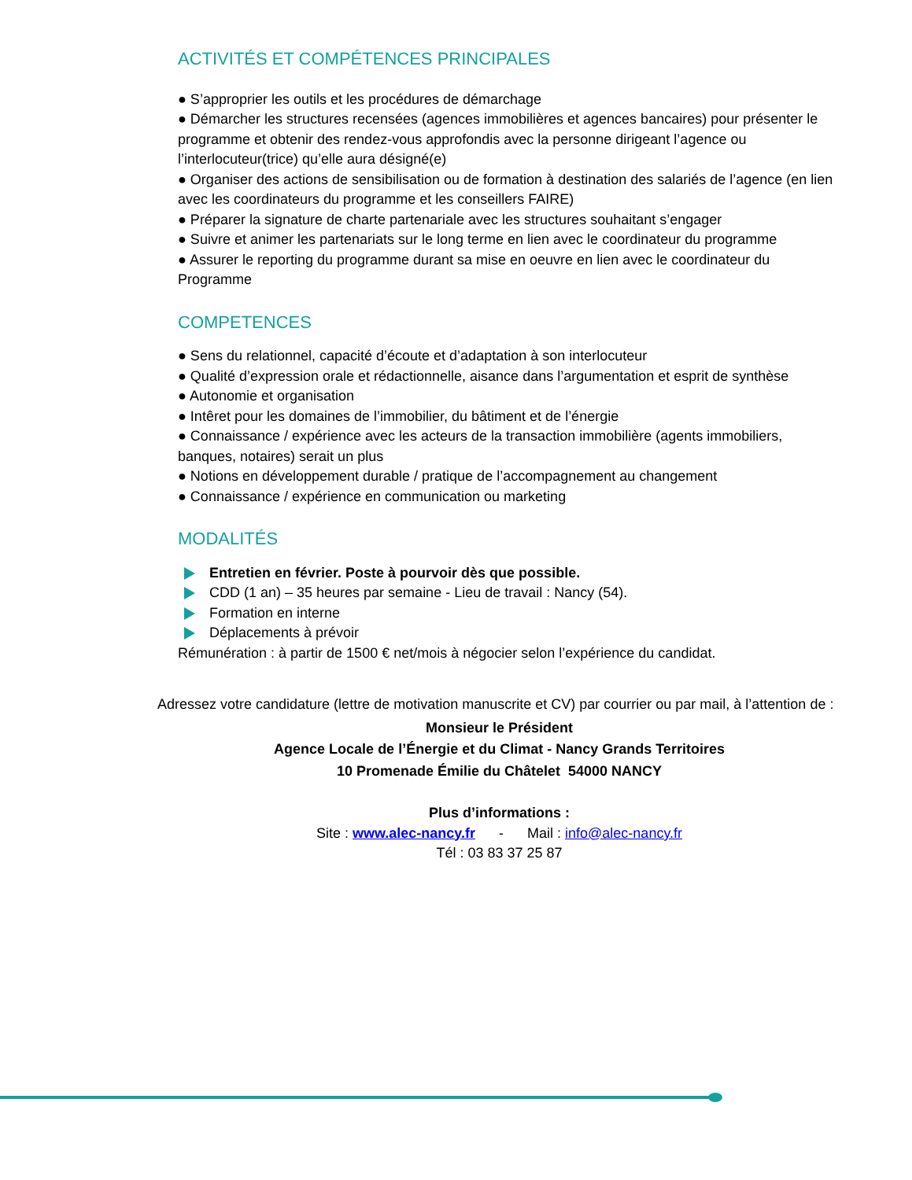ACTIVITÉS ET COMPÉTENCES PRINCIPALES
● S’approprier les outils et les procédures de démarchage
● Démarcher les structures recensées (agences immobilières et agences bancaires) pour présenter le programme et obtenir des rendez-vous approfondis avec la personne dirigeant l’agence ou l’interlocuteur(trice) qu’elle aura désigné(e)
● Organiser des actions de sensibilisation ou de formation à destination des salariés de l’agence (en lien avec les coordinateurs du programme et les conseillers FAIRE)
● Préparer la signature de charte partenariale avec les structures souhaitant s’engager
● Suivre et animer les partenariats sur le long terme en lien avec le coordinateur du programme
● Assurer le reporting du programme durant sa mise en oeuvre en lien avec le coordinateur du Programme
COMPETENCES
● Sens du relationnel, capacité d’écoute et d’adaptation à son interlocuteur
● Qualité d’expression orale et rédactionnelle, aisance dans l’argumentation et esprit de synthèse
● Autonomie et organisation
● Intêret pour les domaines de l’immobilier, du bâtiment et de l’énergie
● Connaissance / expérience avec les acteurs de la transaction immobilière (agents immobiliers, banques, notaires) serait un plus
● Notions en développement durable / pratique de l’accompagnement au changement
● Connaissance / expérience en communication ou marketing
MODALITÉS
Entretien en février. Poste à pourvoir dès que possible.
CDD (1 an) – 35 heures par semaine - Lieu de travail : Nancy (54).
Formation en interne
Déplacements à prévoir
Rémunération : à partir de 1500 € net/mois à négocier selon l’expérience du candidat.
Adressez votre candidature (lettre de motivation manuscrite et CV) par courrier ou par mail, à l’attention de :
Monsieur le Président
Agence Locale de l’Énergie et du Climat - Nancy Grands Territoires
10 Promenade Émilie du Châtelet 54000 NANCY
Plus d’informations :
Site : www.alec-nancy.fr - Mail : info@alec-nancy.fr
Tél : 03 83 37 25 87